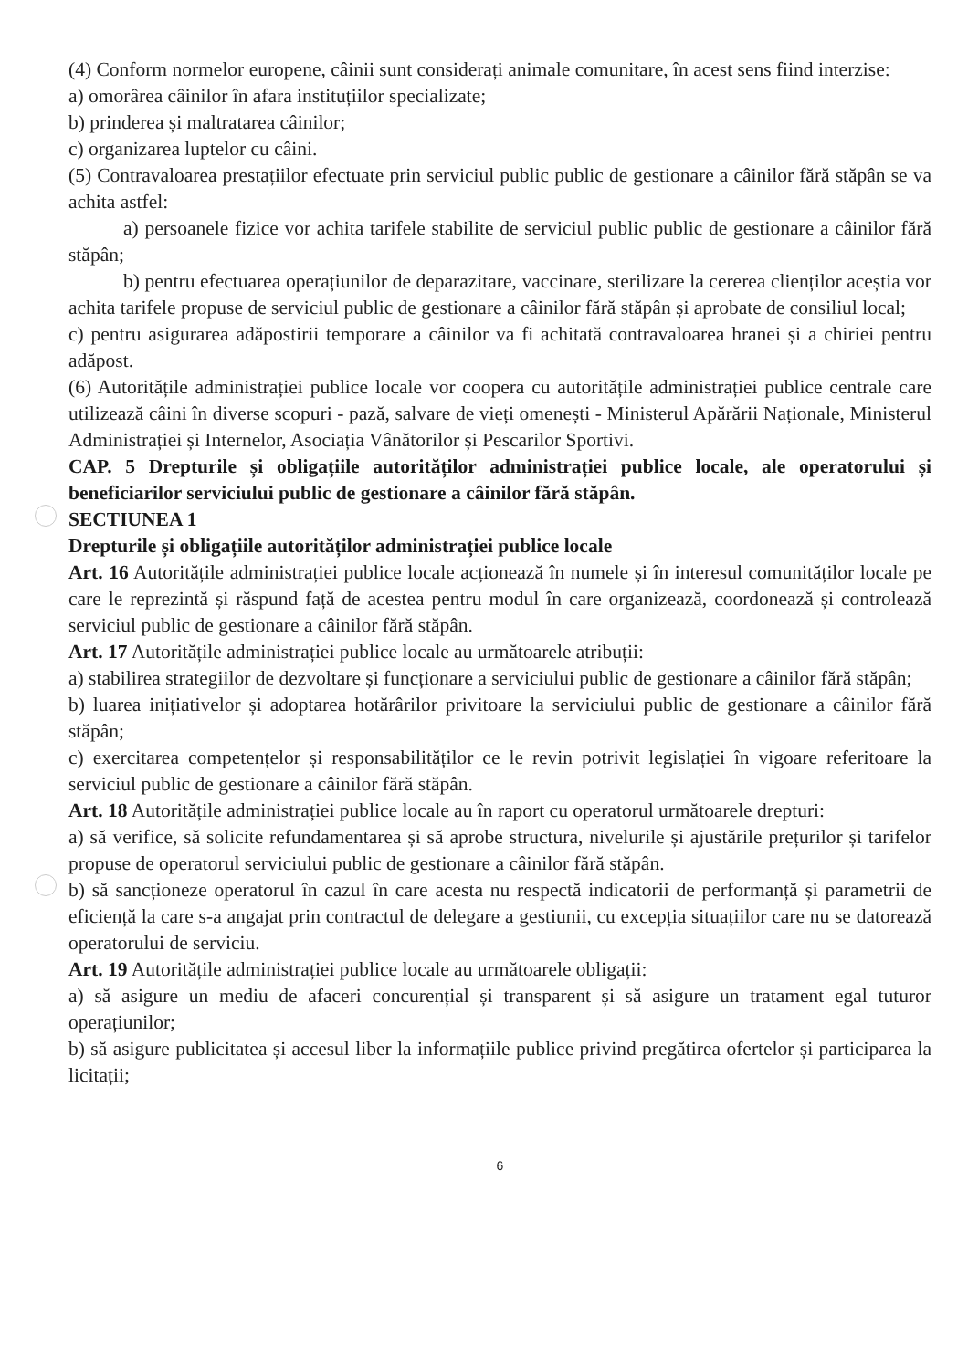(4) Conform normelor europene, câinii sunt considerați animale comunitare, în acest sens fiind interzise:
a) omorârea câinilor în afara instituțiilor specializate;
b) prinderea și maltratarea câinilor;
c) organizarea luptelor cu câini.
(5) Contravaloarea prestațiilor efectuate prin serviciul public public de gestionare a câinilor fără stăpân se va achita astfel:
a) persoanele fizice vor achita tarifele stabilite de serviciul public public de gestionare a câinilor fără stăpân;
b) pentru efectuarea operațiunilor de deparazitare, vaccinare, sterilizare la cererea clienților aceștia vor achita tarifele propuse de serviciul public de gestionare a câinilor fără stăpân și aprobate de consiliul local;
c) pentru asigurarea adăpostirii temporare a câinilor va fi achitată contravaloarea hranei și a chiriei pentru adăpost.
(6) Autoritățile administrației publice locale vor coopera cu autoritățile administrației publice centrale care utilizează câini în diverse scopuri - pază, salvare de vieți omenești - Ministerul Apărării Naționale, Ministerul Administrației și Internelor, Asociația Vânătorilor și Pescarilor Sportivi.
CAP. 5 Drepturile și obligațiile autorităților administrației publice locale, ale operatorului și beneficiarilor serviciului public de gestionare a câinilor fără stăpân.
SECTIUNEA 1
Drepturile și obligațiile autorităților administrației publice locale
Art. 16 Autoritățile administrației publice locale acționează în numele și în interesul comunităților locale pe care le reprezintă și răspund față de acestea pentru modul în care organizează, coordonează și controlează serviciul public de gestionare a câinilor fără stăpân.
Art. 17 Autoritățile administrației publice locale au următoarele atribuții:
a) stabilirea strategiilor de dezvoltare și funcționare a serviciului public de gestionare a câinilor fără stăpân;
b) luarea inițiativelor și adoptarea hotărârilor privitoare la serviciului public de gestionare a câinilor fără stăpân;
c) exercitarea competențelor și responsabilităților ce le revin potrivit legislației în vigoare referitoare la serviciul public de gestionare a câinilor fără stăpân.
Art. 18 Autoritățile administrației publice locale au în raport cu operatorul următoarele drepturi:
a) să verifice, să solicite refundamentarea și să aprobe structura, nivelurile și ajustările prețurilor și tarifelor propuse de operatorul serviciului public de gestionare a câinilor fără stăpân.
b) să sancționeze operatorul în cazul în care acesta nu respectă indicatorii de performanță și parametrii de eficiență la care s-a angajat prin contractul de delegare a gestiunii, cu excepția situațiilor care nu se datorează operatorului de serviciu.
Art. 19 Autoritățile administrației publice locale au următoarele obligații:
a) să asigure un mediu de afaceri concurențial și transparent și să asigure un tratament egal tuturor operațiunilor;
b) să asigure publicitatea și accesul liber la informațiile publice privind pregătirea ofertelor și participarea la licitații;
6